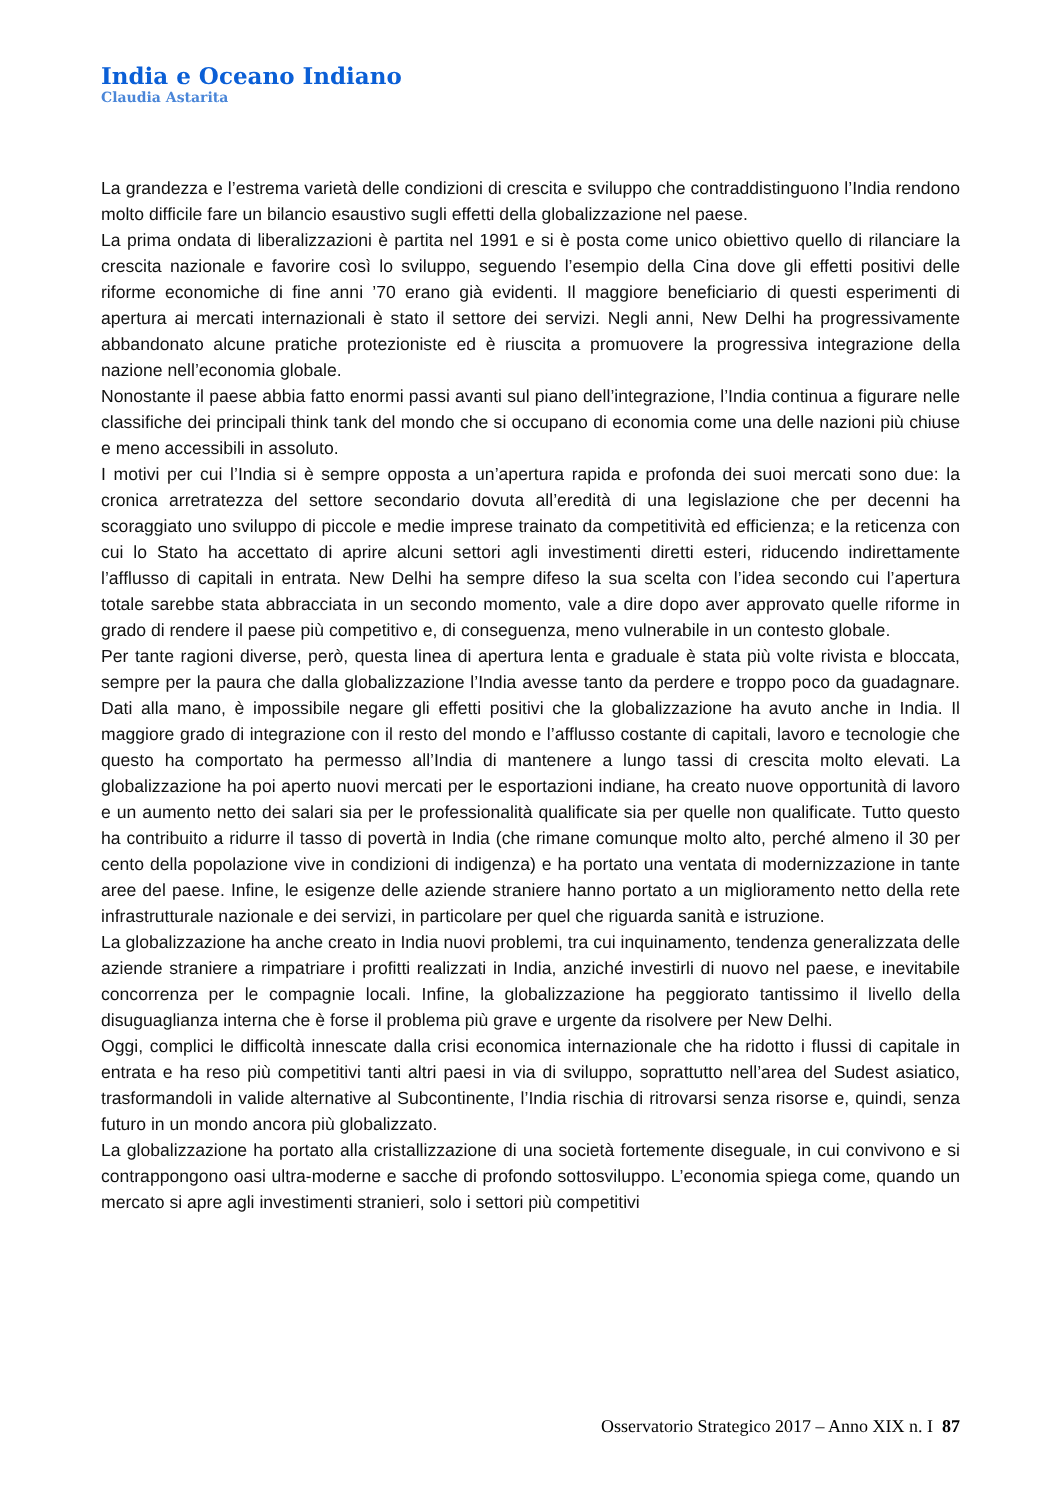India e Oceano Indiano
Claudia Astarita
La grandezza e l’estrema varietà delle condizioni di crescita e sviluppo che contraddistinguono l’India rendono molto difficile fare un bilancio esaustivo sugli effetti della globalizzazione nel paese.
La prima ondata di liberalizzazioni è partita nel 1991 e si è posta come unico obiettivo quello di rilanciare la crescita nazionale e favorire così lo sviluppo, seguendo l’esempio della Cina dove gli effetti positivi delle riforme economiche di fine anni ’70 erano già evidenti. Il maggiore beneficiario di questi esperimenti di apertura ai mercati internazionali è stato il settore dei servizi. Negli anni, New Delhi ha progressivamente abbandonato alcune pratiche protezioniste ed è riuscita a promuovere la progressiva integrazione della nazione nell’economia globale.
Nonostante il paese abbia fatto enormi passi avanti sul piano dell’integrazione, l’India continua a figurare nelle classifiche dei principali think tank del mondo che si occupano di economia come una delle nazioni più chiuse e meno accessibili in assoluto.
I motivi per cui l’India si è sempre opposta a un’apertura rapida e profonda dei suoi mercati sono due: la cronica arretratezza del settore secondario dovuta all’eredità di una legislazione che per decenni ha scoraggiato uno sviluppo di piccole e medie imprese trainato da competitività ed efficienza; e la reticenza con cui lo Stato ha accettato di aprire alcuni settori agli investimenti diretti esteri, riducendo indirettamente l’afflusso di capitali in entrata. New Delhi ha sempre difeso la sua scelta con l’idea secondo cui l’apertura totale sarebbe stata abbracciata in un secondo momento, vale a dire dopo aver approvato quelle riforme in grado di rendere il paese più competitivo e, di conseguenza, meno vulnerabile in un contesto globale.
Per tante ragioni diverse, però, questa linea di apertura lenta e graduale è stata più volte rivista e bloccata, sempre per la paura che dalla globalizzazione l’India avesse tanto da perdere e troppo poco da guadagnare. Dati alla mano, è impossibile negare gli effetti positivi che la globalizzazione ha avuto anche in India. Il maggiore grado di integrazione con il resto del mondo e l’afflusso costante di capitali, lavoro e tecnologie che questo ha comportato ha permesso all’India di mantenere a lungo tassi di crescita molto elevati. La globalizzazione ha poi aperto nuovi mercati per le esportazioni indiane, ha creato nuove opportunità di lavoro e un aumento netto dei salari sia per le professionalità qualificate sia per quelle non qualificate. Tutto questo ha contribuito a ridurre il tasso di povertà in India (che rimane comunque molto alto, perché almeno il 30 per cento della popolazione vive in condizioni di indigenza) e ha portato una ventata di modernizzazione in tante aree del paese. Infine, le esigenze delle aziende straniere hanno portato a un miglioramento netto della rete infrastrutturale nazionale e dei servizi, in particolare per quel che riguarda sanità e istruzione.
La globalizzazione ha anche creato in India nuovi problemi, tra cui inquinamento, tendenza generalizzata delle aziende straniere a rimpatriare i profitti realizzati in India, anziché investirli di nuovo nel paese, e inevitabile concorrenza per le compagnie locali. Infine, la globalizzazione ha peggiorato tantissimo il livello della disuguaglianza interna che è forse il problema più grave e urgente da risolvere per New Delhi.
Oggi, complici le difficoltà innescate dalla crisi economica internazionale che ha ridotto i flussi di capitale in entrata e ha reso più competitivi tanti altri paesi in via di sviluppo, soprattutto nell’area del Sudest asiatico, trasformandoli in valide alternative al Subcontinente, l’India rischia di ritrovarsi senza risorse e, quindi, senza futuro in un mondo ancora più globalizzato.
La globalizzazione ha portato alla cristallizzazione di una società fortemente diseguale, in cui convivono e si contrappongono oasi ultra-moderne e sacche di profondo sottosviluppo. L’economia spiega come, quando un mercato si apre agli investimenti stranieri, solo i settori più competitivi
Osservatorio Strategico 2017 – Anno XIX n. I 87